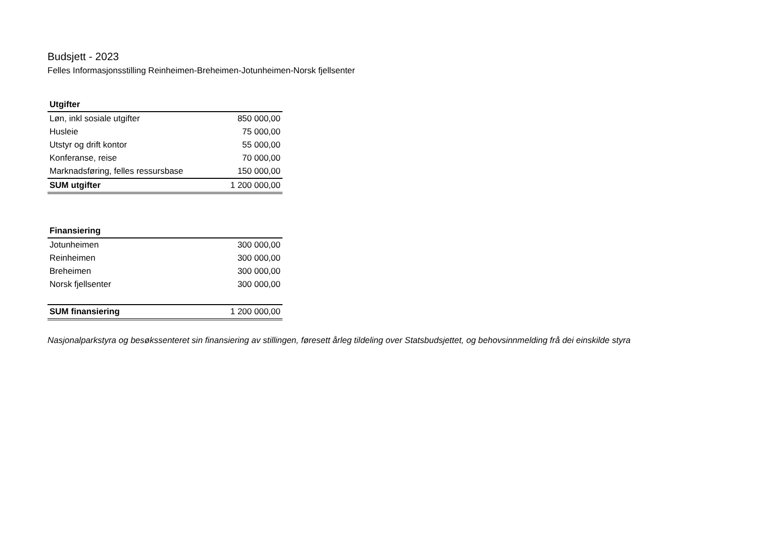Budsjett - 2023
Felles Informasjonsstilling Reinheimen-Breheimen-Jotunheimen-Norsk fjellsenter
| Utgifter | |
| Løn, inkl sosiale utgifter | 850 000,00 |
| Husleie | 75 000,00 |
| Utstyr og drift kontor | 55 000,00 |
| Konferanse, reise | 70 000,00 |
| Marknadsføring, felles ressursbase | 150 000,00 |
| SUM utgifter | 1 200 000,00 |
| Finansiering | |
| Jotunheimen | 300 000,00 |
| Reinheimen | 300 000,00 |
| Breheimen | 300 000,00 |
| Norsk fjellsenter | 300 000,00 |
| SUM finansiering | 1 200 000,00 |
Nasjonalparkstyra og besøkssenteret sin finansiering av stillingen, føresett årleg tildeling over Statsbudsjettet, og behovsinnmelding frå dei einskilde styra